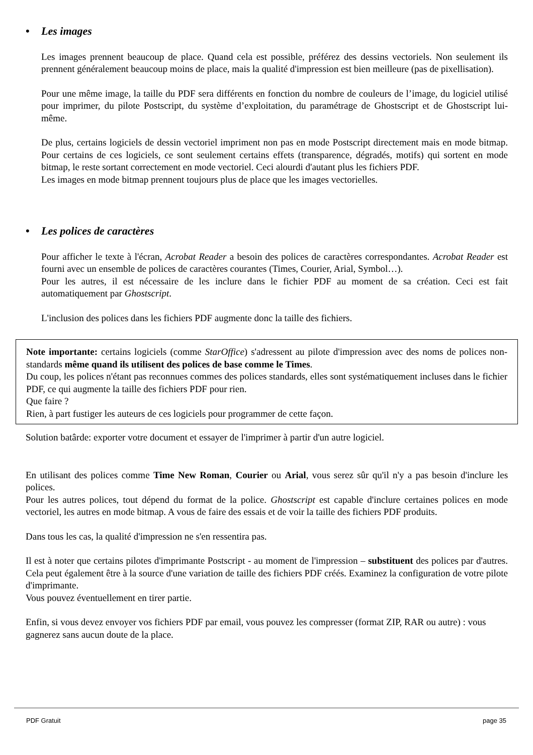• Les images
Les images prennent beaucoup de place. Quand cela est possible, préférez des dessins vectoriels. Non seulement ils prennent généralement beaucoup moins de place, mais la qualité d'impression est bien meilleure (pas de pixellisation).
Pour une même image, la taille du PDF sera différents en fonction du nombre de couleurs de l’image, du logiciel utilisé pour imprimer, du pilote Postscript, du système d’exploitation, du paramétrage de Ghostscript et de Ghostscript lui-même.
De plus, certains logiciels de dessin vectoriel impriment non pas en mode Postscript directement mais en mode bitmap. Pour certains de ces logiciels, ce sont seulement certains effets (transparence, dégradés, motifs) qui sortent en mode bitmap, le reste sortant correctement en mode vectoriel. Ceci alourdi d'autant plus les fichiers PDF.
Les images en mode bitmap prennent toujours plus de place que les images vectorielles.
• Les polices de caractères
Pour afficher le texte à l'écran, Acrobat Reader a besoin des polices de caractères correspondantes. Acrobat Reader est fourni avec un ensemble de polices de caractères courantes (Times, Courier, Arial, Symbol…).
Pour les autres, il est nécessaire de les inclure dans le fichier PDF au moment de sa création. Ceci est fait automatiquement par Ghostscript.
L'inclusion des polices dans les fichiers PDF augmente donc la taille des fichiers.
Note importante: certains logiciels (comme StarOffice) s'adressent au pilote d'impression avec des noms de polices non-standards même quand ils utilisent des polices de base comme le Times.
Du coup, les polices n'étant pas reconnues commes des polices standards, elles sont systématiquement incluses dans le fichier PDF, ce qui augmente la taille des fichiers PDF pour rien.
Que faire ?
Rien, à part fustiger les auteurs de ces logiciels pour programmer de cette façon.
Solution batârde: exporter votre document et essayer de l'imprimer à partir d'un autre logiciel.
En utilisant des polices comme Time New Roman, Courier ou Arial, vous serez sûr qu'il n'y a pas besoin d'inclure les polices.
Pour les autres polices, tout dépend du format de la police. Ghostscript est capable d'inclure certaines polices en mode vectoriel, les autres en mode bitmap. A vous de faire des essais et de voir la taille des fichiers PDF produits.
Dans tous les cas, la qualité d'impression ne s'en ressentira pas.
Il est à noter que certains pilotes d'imprimante Postscript - au moment de l'impression – substituent des polices par d'autres. Cela peut également être à la source d'une variation de taille des fichiers PDF créés. Examinez la configuration de votre pilote d'imprimante.
Vous pouvez éventuellement en tirer partie.
Enfin, si vous devez envoyer vos fichiers PDF par email, vous pouvez les compresser (format ZIP, RAR ou autre) : vous gagnerez sans aucun doute de la place.
PDF Gratuit page 35